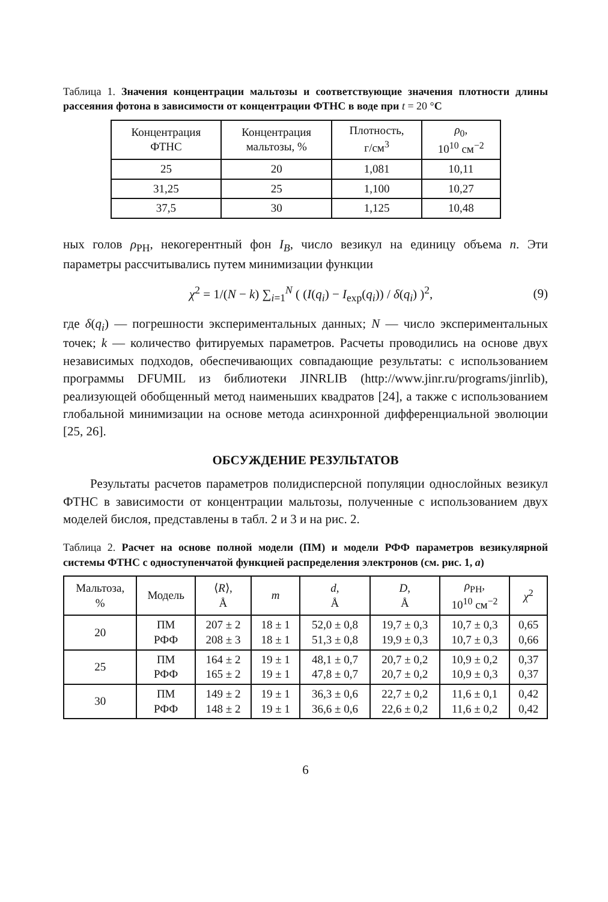Таблица 1. Значения концентрации мальтозы и соответствующие значения плотности длины рассеяния фотона в зависимости от концентрации ФТНС в воде при t = 20 °C
| Концентрация ФТНС | Концентрация мальтозы, % | Плотность, г/см<sup>3</sup> | ρ<sub>0</sub>, 10<sup>10</sup> см<sup>−2</sup> |
| --- | --- | --- | --- |
| 25 | 20 | 1,081 | 10,11 |
| 31,25 | 25 | 1,100 | 10,27 |
| 37,5 | 30 | 1,125 | 10,48 |
ных голов ρ<sub>PH</sub>, некогерентный фон I<sub>B</sub>, число везикул на единицу объема n. Эти параметры рассчитывались путем минимизации функции
χ<sup>2</sup> = 1/(N − k) ∑<sub>i=1</sub><sup>N</sup> ( (I(q<sub>i</sub>) − I<sub>exp</sub>(q<sub>i</sub>)) / δ(q<sub>i</sub>) )<sup>2</sup>, (9)
где δ(q<sub>i</sub>) — погрешности экспериментальных данных; N — число экспериментальных точек; k — количество фитируемых параметров. Расчеты проводились на основе двух независимых подходов, обеспечивающих совпадающие результаты: с использованием программы DFUMIL из библиотеки JINRLIB (http://www.jinr.ru/programs/jinrlib), реализующей обобщенный метод наименьших квадратов [24], а также с использованием глобальной минимизации на основе метода асинхронной дифференциальной эволюции [25, 26].
ОБСУЖДЕНИЕ РЕЗУЛЬТАТОВ
Результаты расчетов параметров полидисперсной популяции однослойных везикул ФТНС в зависимости от концентрации мальтозы, полученные с использованием двух моделей бислоя, представлены в табл. 2 и 3 и на рис. 2.
Таблица 2. Расчет на основе полной модели (ПМ) и модели РФФ параметров везикулярной системы ФТНС с одноступенчатой функцией распределения электронов (см. рис. 1, а)
| Мальтоза, % | Модель | ⟨ R ⟩, Å | m | d , Å | D , Å | ρ<sub>PH</sub>, 10<sup>10</sup> см<sup>−2</sup> | χ<sup>2</sup> |
| --- | --- | --- | --- | --- | --- | --- | --- |
| 20 | ПМ РФФ | 207 ± 2 208 ± 3 | 18 ± 1 18 ± 1 | 52,0 ± 0,8 51,3 ± 0,8 | 19,7 ± 0,3 19,9 ± 0,3 | 10,7 ± 0,3 10,7 ± 0,3 | 0,65 0,66 |
| 25 | ПМ РФФ | 164 ± 2 165 ± 2 | 19 ± 1 19 ± 1 | 48,1 ± 0,7 47,8 ± 0,7 | 20,7 ± 0,2 20,7 ± 0,2 | 10,9 ± 0,2 10,9 ± 0,3 | 0,37 0,37 |
| 30 | ПМ РФФ | 149 ± 2 148 ± 2 | 19 ± 1 19 ± 1 | 36,3 ± 0,6 36,6 ± 0,6 | 22,7 ± 0,2 22,6 ± 0,2 | 11,6 ± 0,1 11,6 ± 0,2 | 0,42 0,42 |
6